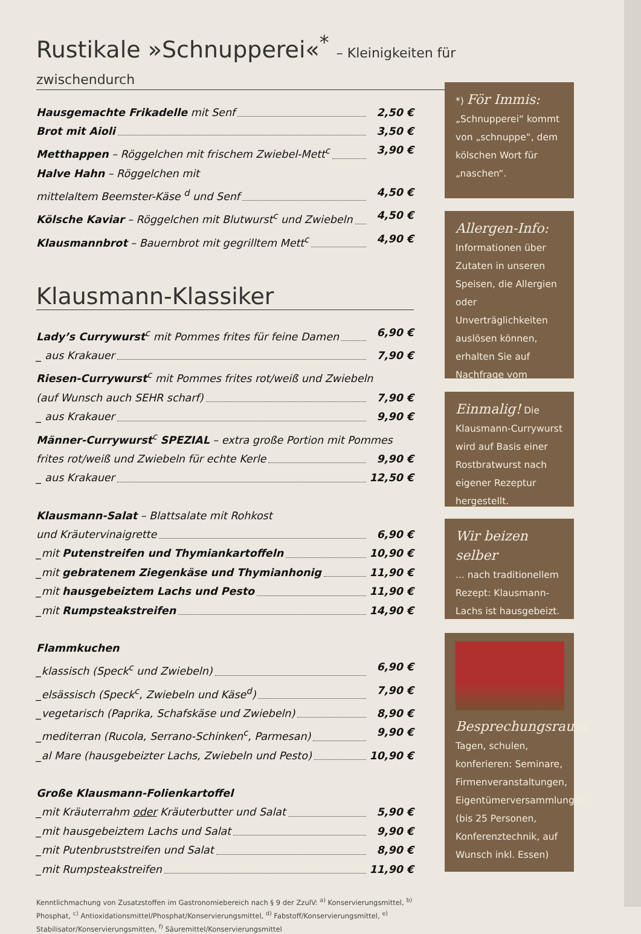Rustikale »Schnupperei«<sup>*</sup> – Kleinigkeiten für zwischendurch
Hausgemachte Frikadelle mit Senf 2,50 €
Brot mit Aioli 3,50 €
Metthappen – Röggelchen mit frischem Zwiebel-Mett<sup>c</sup> 3,90 €
Halve Hahn – Röggelchen mit
mittelaltem Beemster-Käse <sup>d</sup> und Senf 4,50 €
Kölsche Kaviar – Röggelchen mit Blutwurst<sup>c</sup> und Zwiebeln 4,50 €
Klausmannbrot – Bauernbrot mit gegrilltem Mett<sup>c</sup> 4,90 €
Klausmann-Klassiker
Lady’s Currywurst<sup>c</sup> mit Pommes frites für feine Damen 6,90 €
_ aus Krakauer 7,90 €
Riesen-Currywurst<sup>c</sup> mit Pommes frites rot/weiß und Zwiebeln
(auf Wunsch auch SEHR scharf) 7,90 €
_ aus Krakauer 9,90 €
Männer-Currywurst<sup>c</sup> SPEZIAL – extra große Portion mit Pommes
frites rot/weiß und Zwiebeln für echte Kerle 9,90 €
_ aus Krakauer 12,50 €
Klausmann-Salat – Blattsalate mit Rohkost
und Kräutervinaigrette 6,90 €
_mit Putenstreifen und Thymiankartoffeln 10,90 €
_mit gebratenem Ziegenkäse und Thymianhonig 11,90 €
_mit hausgebeiztem Lachs und Pesto 11,90 €
_mit Rumpsteakstreifen 14,90 €
Flammkuchen
_klassisch (Speck<sup>c</sup> und Zwiebeln) 6,90 €
_elsässisch (Speck<sup>c</sup>, Zwiebeln und Käse<sup>d</sup>) 7,90 €
_vegetarisch (Paprika, Schafskäse und Zwiebeln) 8,90 €
_mediterran (Rucola, Serrano-Schinken<sup>c</sup>, Parmesan) 9,90 €
_al Mare (hausgebeizter Lachs, Zwiebeln und Pesto) 10,90 €
Große Klausmann-Folienkartoffel
_mit Kräuterrahm oder Kräuterbutter und Salat 5,90 €
_mit hausgebeiztem Lachs und Salat 9,90 €
_mit Putenbruststreifen und Salat 8,90 €
_mit Rumpsteakstreifen 11,90 €
Kenntlichmachung von Zusatzstoffen im Gastronomiebereich nach § 9 der ZzulV: <sup>a)</sup> Konservierungsmittel, <sup>b)</sup> Phosphat, <sup>c)</sup> Antioxidationsmittel/Phosphat/Konservierungsmittel, <sup>d)</sup> Fabstoff/Konservierungsmittel, <sup>e)</sup> Stabilisator/Konservierungsmitten, <sup>f)</sup> Säuremittel/Konservierungsmittel
*) För Immis:
„Schnupperei“ kommt von „schnuppe“, dem kölschen Wort für „naschen“.
Allergen-Info:
Informationen über Zutaten in unseren Speisen, die Allergien oder Unverträglichkeiten auslösen können, erhalten Sie auf Nachfrage vom Servicepersonal.
Einmalig! Die Klausmann-Currywurst wird auf Basis einer Rostbratwurst nach eigener Rezeptur hergestellt.
Wir beizen selber
... nach traditionellem Rezept: Klausmann-Lachs ist hausgebeizt.
Besprechungsraum
Tagen, schulen, konferieren: Seminare, Firmenveranstaltungen, Eigentümerversammlungen (bis 25 Personen, Konferenztechnik, auf Wunsch inkl. Essen)